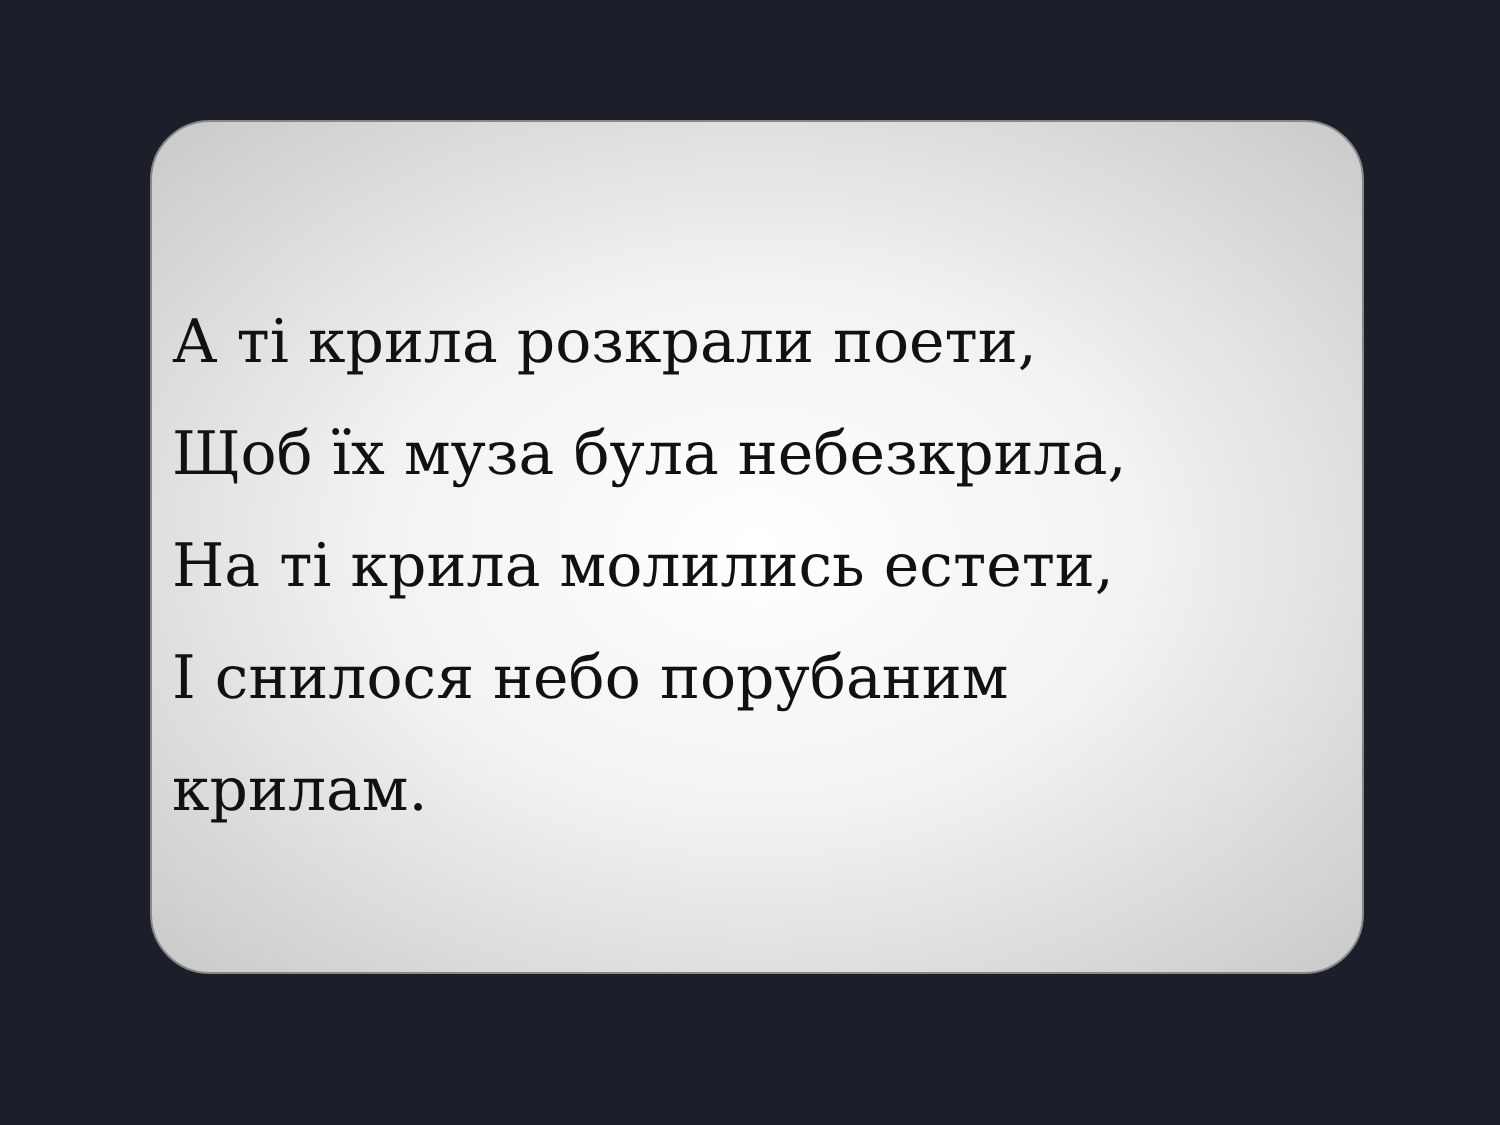А ті крила розкрали поети,
Щоб їх муза була небезкрила,
На ті крила молились естети,
І снилося небо порубаним
крилам.